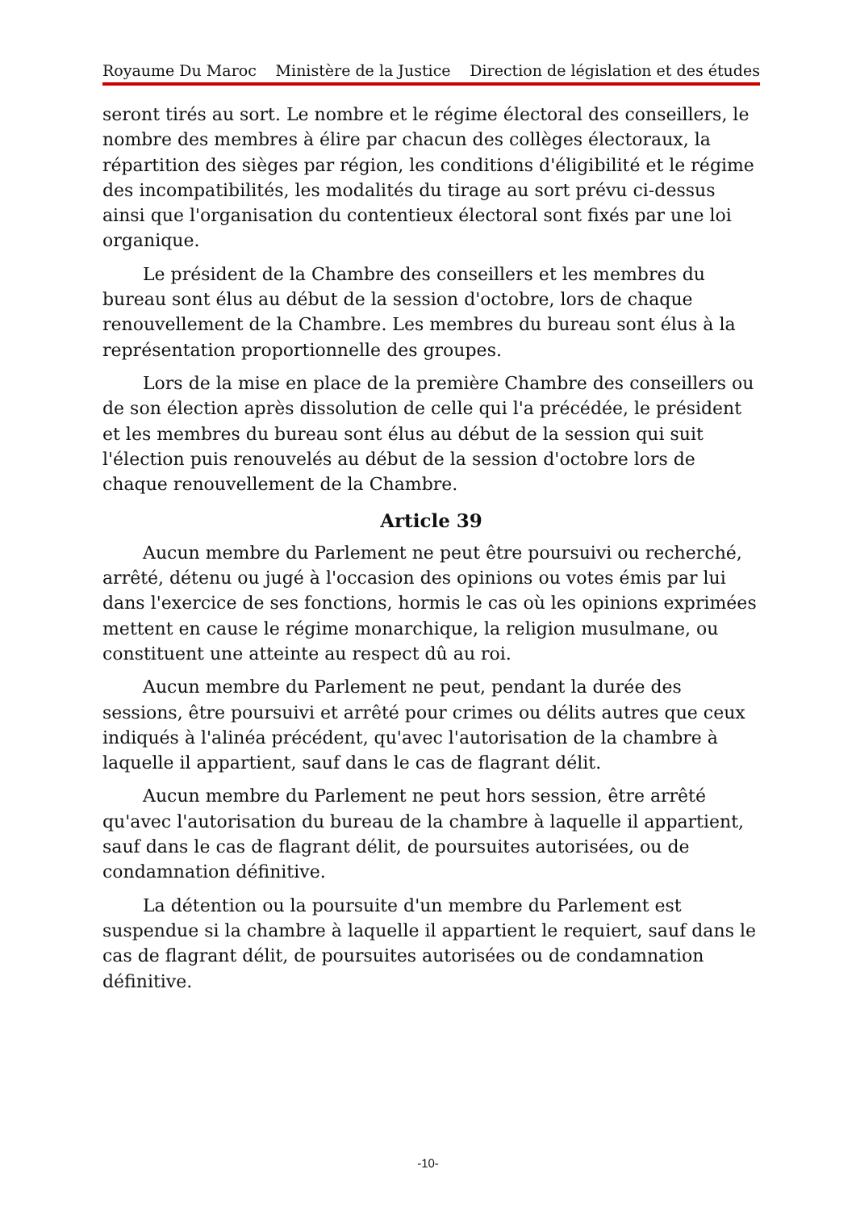Royaume Du Maroc Ministère de la Justice Direction de législation et des études
seront tirés au sort. Le nombre et le régime électoral des conseillers, le nombre des membres à élire par chacun des collèges électoraux, la répartition des sièges par région, les conditions d'éligibilité et le régime des incompatibilités, les modalités du tirage au sort prévu ci-dessus ainsi que l'organisation du contentieux électoral sont fixés par une loi organique.
Le président de la Chambre des conseillers et les membres du bureau sont élus au début de la session d'octobre, lors de chaque renouvellement de la Chambre. Les membres du bureau sont élus à la représentation proportionnelle des groupes.
Lors de la mise en place de la première Chambre des conseillers ou de son élection après dissolution de celle qui l'a précédée, le président et les membres du bureau sont élus au début de la session qui suit l'élection puis renouvelés au début de la session d'octobre lors de chaque renouvellement de la Chambre.
Article 39
Aucun membre du Parlement ne peut être poursuivi ou recherché, arrêté, détenu ou jugé à l'occasion des opinions ou votes émis par lui dans l'exercice de ses fonctions, hormis le cas où les opinions exprimées mettent en cause le régime monarchique, la religion musulmane, ou constituent une atteinte au respect dû au roi.
Aucun membre du Parlement ne peut, pendant la durée des sessions, être poursuivi et arrêté pour crimes ou délits autres que ceux indiqués à l'alinéa précédent, qu'avec l'autorisation de la chambre à laquelle il appartient, sauf dans le cas de flagrant délit.
Aucun membre du Parlement ne peut hors session, être arrêté qu'avec l'autorisation du bureau de la chambre à laquelle il appartient, sauf dans le cas de flagrant délit, de poursuites autorisées, ou de condamnation définitive.
La détention ou la poursuite d'un membre du Parlement est suspendue si la chambre à laquelle il appartient le requiert, sauf dans le cas de flagrant délit, de poursuites autorisées ou de condamnation définitive.
-10-